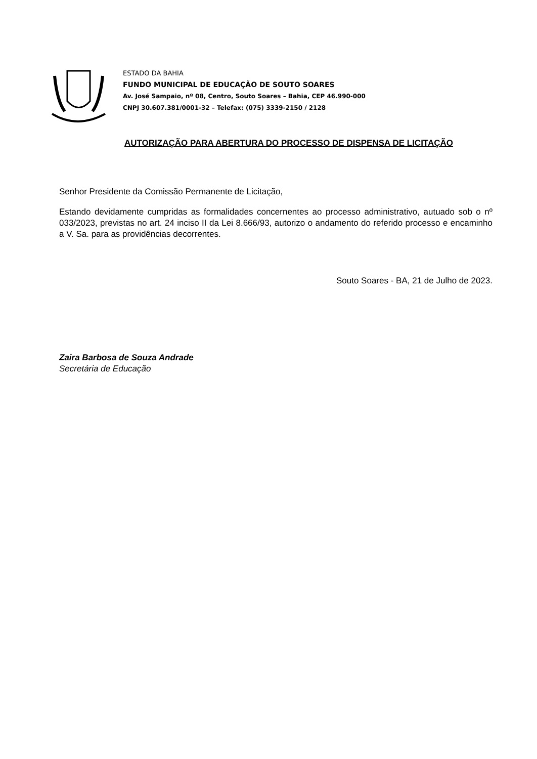ESTADO DA BAHIA
FUNDO MUNICIPAL DE EDUCAÇÃO DE SOUTO SOARES
Av. José Sampaio, nº 08, Centro, Souto Soares – Bahia, CEP 46.990-000
CNPJ 30.607.381/0001-32 – Telefax: (075) 3339-2150 / 2128
AUTORIZAÇÃO PARA ABERTURA DO PROCESSO DE DISPENSA DE LICITAÇÃO
Senhor Presidente da Comissão Permanente de Licitação,
Estando devidamente cumpridas as formalidades concernentes ao processo administrativo, autuado sob o nº 033/2023, previstas no art. 24 inciso II da Lei 8.666/93, autorizo o andamento do referido processo e encaminho a V. Sa. para as providências decorrentes.
Souto Soares - BA, 21 de Julho de 2023.
Zaira Barbosa de Souza Andrade
Secretária de Educação